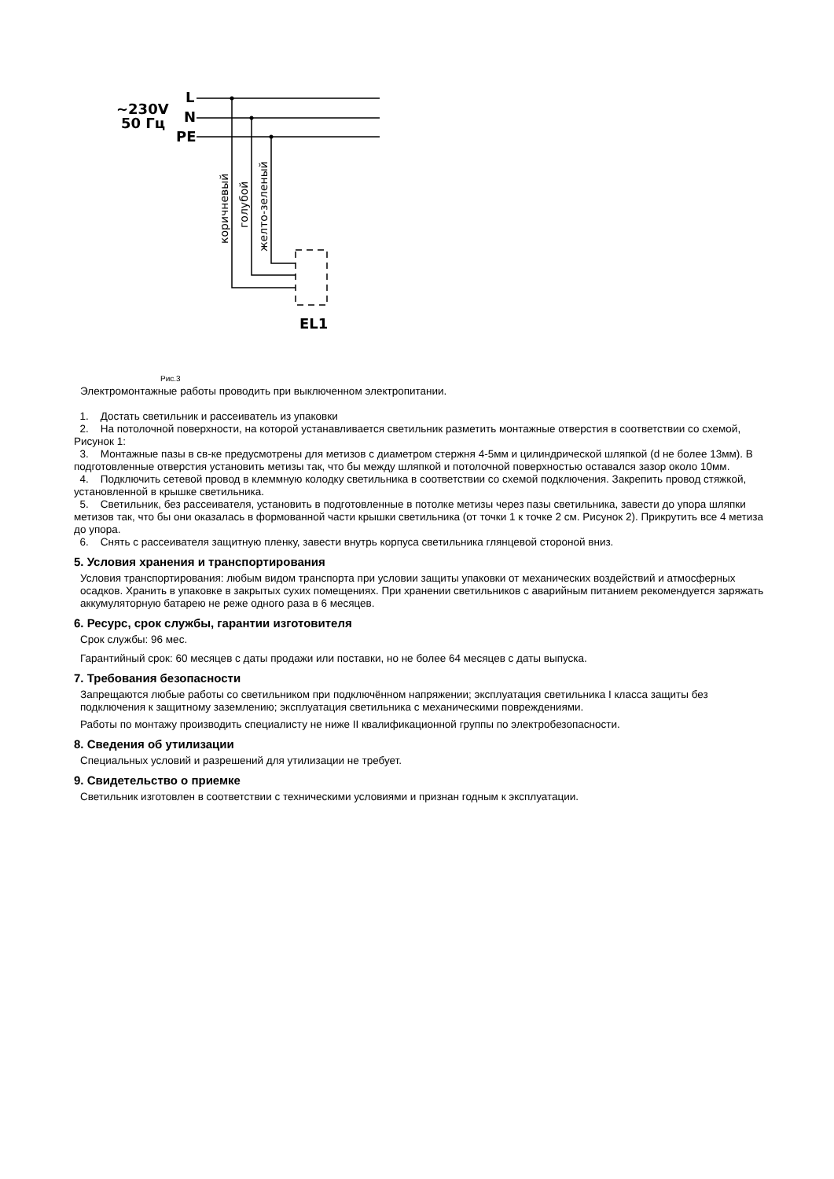~230V
50 Гц
L
N
PE
коричневый
голубой
желто-зеленый
EL1
Рис.3
Электромонтажные работы проводить при выключенном электропитании.
1. Достать светильник и рассеиватель из упаковки
2. На потолочной поверхности, на которой устанавливается светильник разметить монтажные отверстия в соответствии со схемой, Рисунок 1:
3. Монтажные пазы в св-ке предусмотрены для метизов с диаметром стержня 4-5мм и цилиндрической шляпкой (d не более 13мм). В подготовленные отверстия установить метизы так, что бы между шляпкой и потолочной поверхностью оставался зазор около 10мм.
4. Подключить сетевой провод в клеммную колодку светильника в соответствии со схемой подключения. Закрепить провод стяжкой, установленной в крышке светильника.
5. Светильник, без рассеивателя, установить в подготовленные в потолке метизы через пазы светильника, завести до упора шляпки метизов так, что бы они оказалась в формованной части крышки светильника (от точки 1 к точке 2 см. Рисунок 2). Прикрутить все 4 метиза до упора.
6. Снять с рассеивателя защитную пленку, завести внутрь корпуса светильника глянцевой стороной вниз.
5. Условия хранения и транспортирования
Условия транспортирования: любым видом транспорта при условии защиты упаковки от механических воздействий и атмосферных осадков. Хранить в упаковке в закрытых сухих помещениях. При хранении светильников с аварийным питанием рекомендуется заряжать аккумуляторную батарею не реже одного раза в 6 месяцев.
6. Ресурс, срок службы, гарантии изготовителя
Срок службы: 96 мес.
Гарантийный срок: 60 месяцев с даты продажи или поставки, но не более 64 месяцев с даты выпуска.
7. Требования безопасности
Запрещаются любые работы со светильником при подключённом напряжении; эксплуатация светильника I класса защиты без подключения к защитному заземлению; эксплуатация светильника с механическими повреждениями.
Работы по монтажу производить специалисту не ниже II квалификационной группы по электробезопасности.
8. Сведения об утилизации
Специальных условий и разрешений для утилизации не требует.
9. Свидетельство о приемке
Светильник изготовлен в соответствии с техническими условиями и признан годным к эксплуатации.